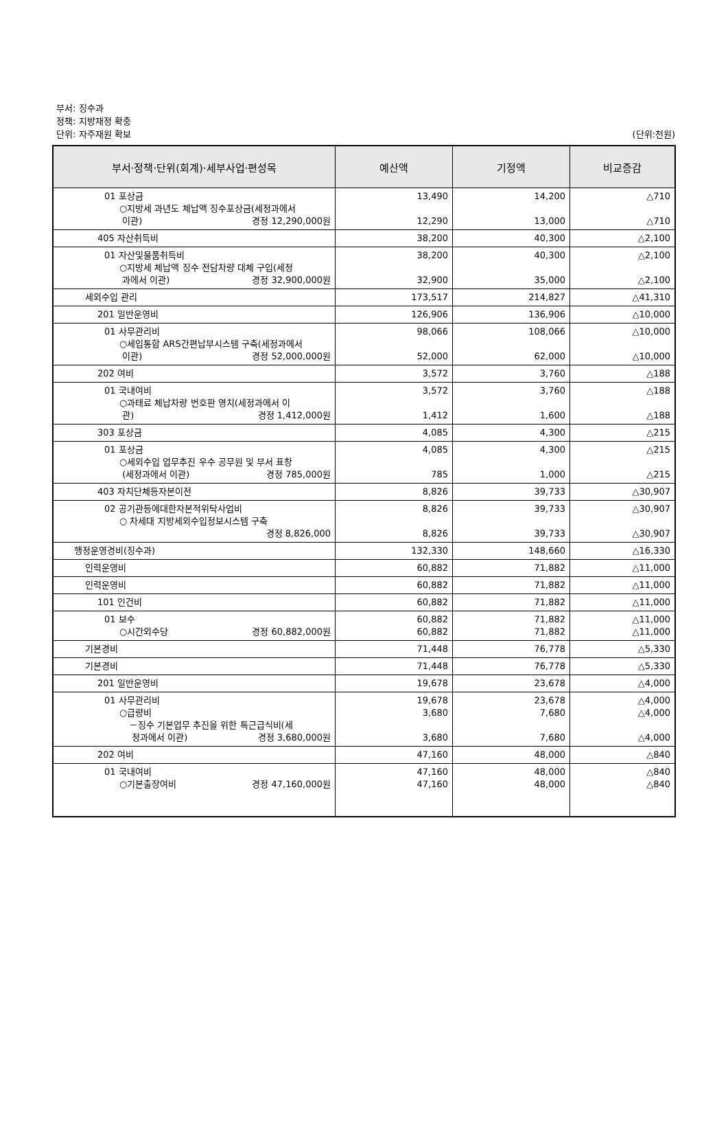부서: 징수과
정책: 지방재정 확충
단위: 자주재원 확보 (단위:천원)
| 부서·정책·단위(회계)·세부사업·편성목 | 예산액 | 기정액 | 비교증감 |
| --- | --- | --- | --- |
| 01 포상금 ○지방세 과년도 체납액 징수포상금(세정과에서 이관) 경정 12,290,000원 | 13,490 12,290 | 14,200 13,000 | △710 △710 |
| 405 자산취득비 | 38,200 | 40,300 | △2,100 |
| 01 자산및물품취득비 ○지방세 체납액 징수 전담차량 대체 구입(세정 과에서 이관) 경정 32,900,000원 | 38,200 32,900 | 40,300 35,000 | △2,100 △2,100 |
| 세외수입 관리 | 173,517 | 214,827 | △41,310 |
| 201 일반운영비 | 126,906 | 136,906 | △10,000 |
| 01 사무관리비 ○세입통합 ARS간편납부시스템 구축(세정과에서 이관) 경정 52,000,000원 | 98,066 52,000 | 108,066 62,000 | △10,000 △10,000 |
| 202 여비 | 3,572 | 3,760 | △188 |
| 01 국내여비 ○과태료 체납차량 번호판 영치(세정과에서 이 관) 경정 1,412,000원 | 3,572 1,412 | 3,760 1,600 | △188 △188 |
| 303 포상금 | 4,085 | 4,300 | △215 |
| 01 포상금 ○세외수입 업무추진 우수 공무원 및 부서 표창 (세정과에서 이관) 경정 785,000원 | 4,085 785 | 4,300 1,000 | △215 △215 |
| 403 자치단체등자본이전 | 8,826 | 39,733 | △30,907 |
| 02 공기관등에대한자본적위탁사업비 ○ 차세대 지방세외수입정보시스템 구축 경정 8,826,000 | 8,826 8,826 | 39,733 39,733 | △30,907 △30,907 |
| 행정운영경비(징수과) | 132,330 | 148,660 | △16,330 |
| 인력운영비 | 60,882 | 71,882 | △11,000 |
| 인력운영비 | 60,882 | 71,882 | △11,000 |
| 101 인건비 | 60,882 | 71,882 | △11,000 |
| 01 보수 ○시간외수당 경정 60,882,000원 | 60,882 60,882 | 71,882 71,882 | △11,000 △11,000 |
| 기본경비 | 71,448 | 76,778 | △5,330 |
| 기본경비 | 71,448 | 76,778 | △5,330 |
| 201 일반운영비 | 19,678 | 23,678 | △4,000 |
| 01 사무관리비 ○급량비 －징수 기본업무 추진을 위한 특근급식비(세 정과에서 이관) 경정 3,680,000원 | 19,678 3,680 3,680 | 23,678 7,680 7,680 | △4,000 △4,000 △4,000 |
| 202 여비 | 47,160 | 48,000 | △840 |
| 01 국내여비 ○기본출장여비 경정 47,160,000원 | 47,160 47,160 | 48,000 48,000 | △840 △840 |